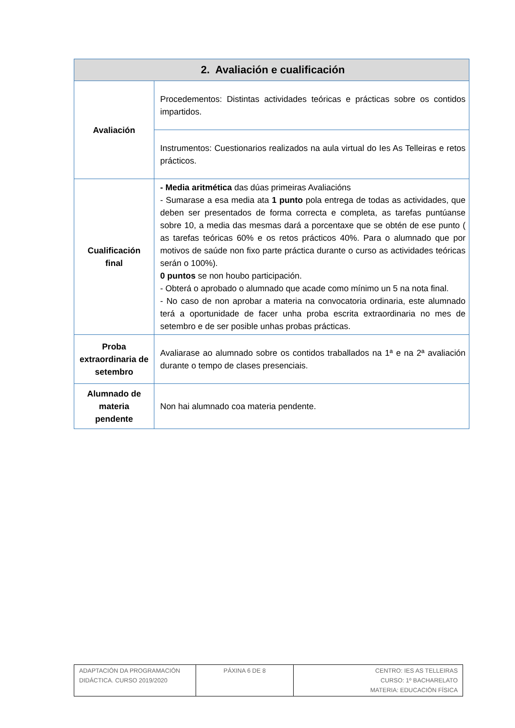| 2. Avaliación e cualificación | |
| --- | --- |
| Avaliación | Procedementos: Distintas actividades teóricas e prácticas sobre os contidos impartidos. |
| | Instrumentos: Cuestionarios realizados na aula virtual do Ies As Telleiras e retos prácticos. |
| Cualificación final | - Media aritmética das dúas primeiras Avaliacións - Sumarase a esa media ata 1 punto pola entrega de todas as actividades, que deben ser presentados de forma correcta e completa, as tarefas puntúanse sobre 10, a media das mesmas dará a porcentaxe que se obtén de ese punto ( as tarefas teóricas 60% e os retos prácticos 40%. Para o alumnado que por motivos de saúde non fixo parte práctica durante o curso as actividades teóricas serán o 100%). 0 puntos se non houbo participación. - Obterá o aprobado o alumnado que acade como mínimo un 5 na nota final. - No caso de non aprobar a materia na convocatoria ordinaria, este alumnado terá a oportunidade de facer unha proba escrita extraordinaria no mes de setembro e de ser posible unhas probas prácticas. |
| Proba extraordinaria de setembro | Avaliarase ao alumnado sobre os contidos traballados na 1ª e na 2ª avaliación durante o tempo de clases presenciais. |
| Alumnado de materia pendente | Non hai alumnado coa materia pendente. |
| ADAPTACIÓN DA PROGRAMACIÓN DIDÁCTICA. CURSO 2019/2020 | PÁXINA 6 DE 8 | CENTRO: IES AS TELLEIRAS CURSO: 1º BACHARELATO MATERIA: EDUCACIÓN FÍSICA |